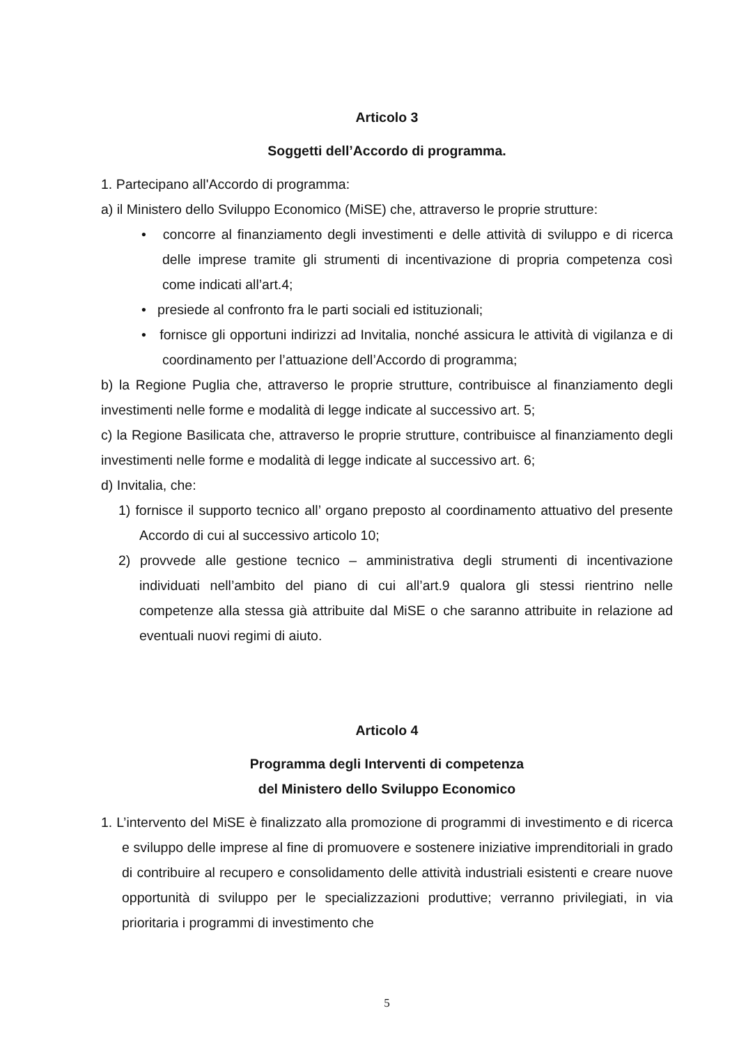Articolo 3
Soggetti dell’Accordo di programma.
1. Partecipano all'Accordo di programma:
a) il Ministero dello Sviluppo Economico (MiSE) che, attraverso le proprie strutture:
• concorre al finanziamento degli investimenti e delle attività di sviluppo e di ricerca delle imprese tramite gli strumenti di incentivazione di propria competenza così come indicati all’art.4;
• presiede al confronto fra le parti sociali ed istituzionali;
• fornisce gli opportuni indirizzi ad Invitalia, nonché assicura le attività di vigilanza e di coordinamento per l’attuazione dell’Accordo di programma;
b) la Regione Puglia che, attraverso le proprie strutture, contribuisce al finanziamento degli investimenti nelle forme e modalità di legge indicate al successivo art. 5;
c) la Regione Basilicata che, attraverso le proprie strutture, contribuisce al finanziamento degli investimenti nelle forme e modalità di legge indicate al successivo art. 6;
d) Invitalia, che:
1) fornisce il supporto tecnico all’ organo preposto al coordinamento attuativo del presente Accordo di cui al successivo articolo 10;
2) provvede alle gestione tecnico – amministrativa degli strumenti di incentivazione individuati nell’ambito del piano di cui all’art.9 qualora gli stessi rientrino nelle competenze alla stessa già attribuite dal MiSE o che saranno attribuite in relazione ad eventuali nuovi regimi di aiuto.
Articolo 4
Programma degli Interventi di competenza
del Ministero dello Sviluppo Economico
1. L’intervento del MiSE è finalizzato alla promozione di programmi di investimento e di ricerca e sviluppo delle imprese al fine di promuovere e sostenere iniziative imprenditoriali in grado di contribuire al recupero e consolidamento delle attività industriali esistenti e creare nuove opportunità di sviluppo per le specializzazioni produttive; verranno privilegiati, in via prioritaria i programmi di investimento che
5